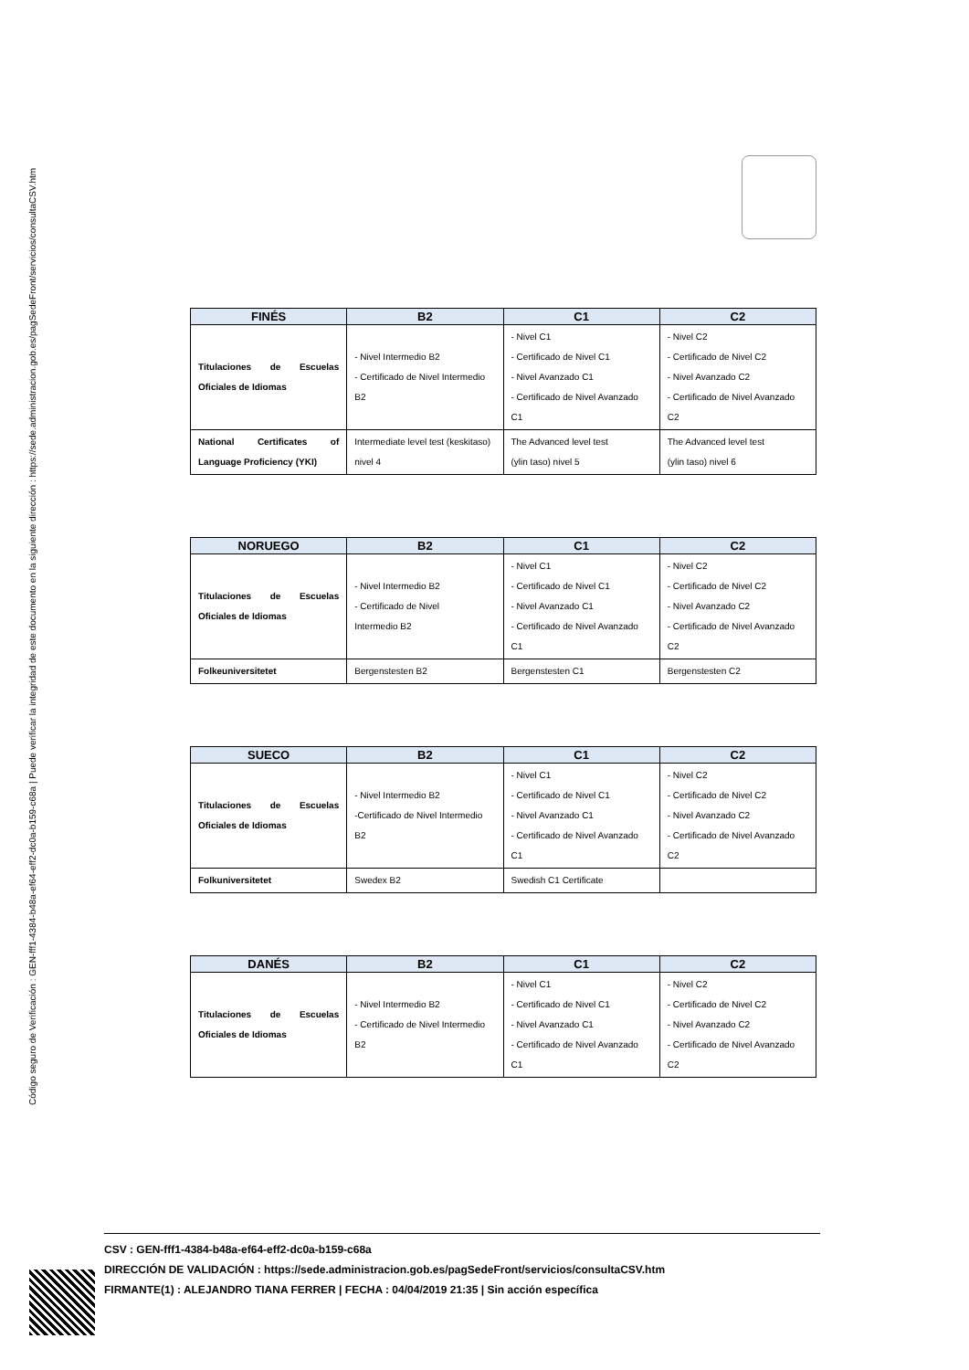Código seguro de Verificación : GEN-fff1-4384-b48a-ef64-eff2-dc0a-b159-c68a | Puede verificar la integridad de este documento en la siguiente dirección : https://sede.administracion.gob.es/pagSedeFront/servicios/consultaCSV.htm
| FINÉS | B2 | C1 | C2 |
| --- | --- | --- | --- |
| Titulaciones de Escuelas Oficiales de Idiomas | - Nivel Intermedio B2 - Certificado de Nivel Intermedio B2 | - Nivel C1 - Certificado de Nivel C1 - Nivel Avanzado C1 - Certificado de Nivel Avanzado C1 | - Nivel C2 - Certificado de Nivel C2 - Nivel Avanzado C2 - Certificado de Nivel Avanzado C2 |
| National Certificates of Language Proficiency (YKI) | Intermediate level test (keskitaso) nivel 4 | The Advanced level test (ylin taso) nivel 5 | The Advanced level test (ylin taso) nivel 6 |
| NORUEGO | B2 | C1 | C2 |
| --- | --- | --- | --- |
| Titulaciones de Escuelas Oficiales de Idiomas | - Nivel Intermedio B2 - Certificado de Nivel Intermedio B2 | - Nivel C1 - Certificado de Nivel C1 - Nivel Avanzado C1 - Certificado de Nivel Avanzado C1 | - Nivel C2 - Certificado de Nivel C2 - Nivel Avanzado C2 - Certificado de Nivel Avanzado C2 |
| Folkeuniversitetet | Bergenstesten B2 | Bergenstesten C1 | Bergenstesten C2 |
| SUECO | B2 | C1 | C2 |
| --- | --- | --- | --- |
| Titulaciones de Escuelas Oficiales de Idiomas | - Nivel Intermedio B2 -Certificado de Nivel Intermedio B2 | - Nivel C1 - Certificado de Nivel C1 - Nivel Avanzado C1 - Certificado de Nivel Avanzado C1 | - Nivel C2 - Certificado de Nivel C2 - Nivel Avanzado C2 - Certificado de Nivel Avanzado C2 |
| Folkuniversitetet | Swedex B2 | Swedish C1 Certificate | |
| DANÉS | B2 | C1 | C2 |
| --- | --- | --- | --- |
| Titulaciones de Escuelas Oficiales de Idiomas | - Nivel Intermedio B2 - Certificado de Nivel Intermedio B2 | - Nivel C1 - Certificado de Nivel C1 - Nivel Avanzado C1 - Certificado de Nivel Avanzado C1 | - Nivel C2 - Certificado de Nivel C2 - Nivel Avanzado C2 - Certificado de Nivel Avanzado C2 |
CSV : GEN-fff1-4384-b48a-ef64-eff2-dc0a-b159-c68a
DIRECCIÓN DE VALIDACIÓN : https://sede.administracion.gob.es/pagSedeFront/servicios/consultaCSV.htm
FIRMANTE(1) : ALEJANDRO TIANA FERRER | FECHA : 04/04/2019 21:35 | Sin acción específica